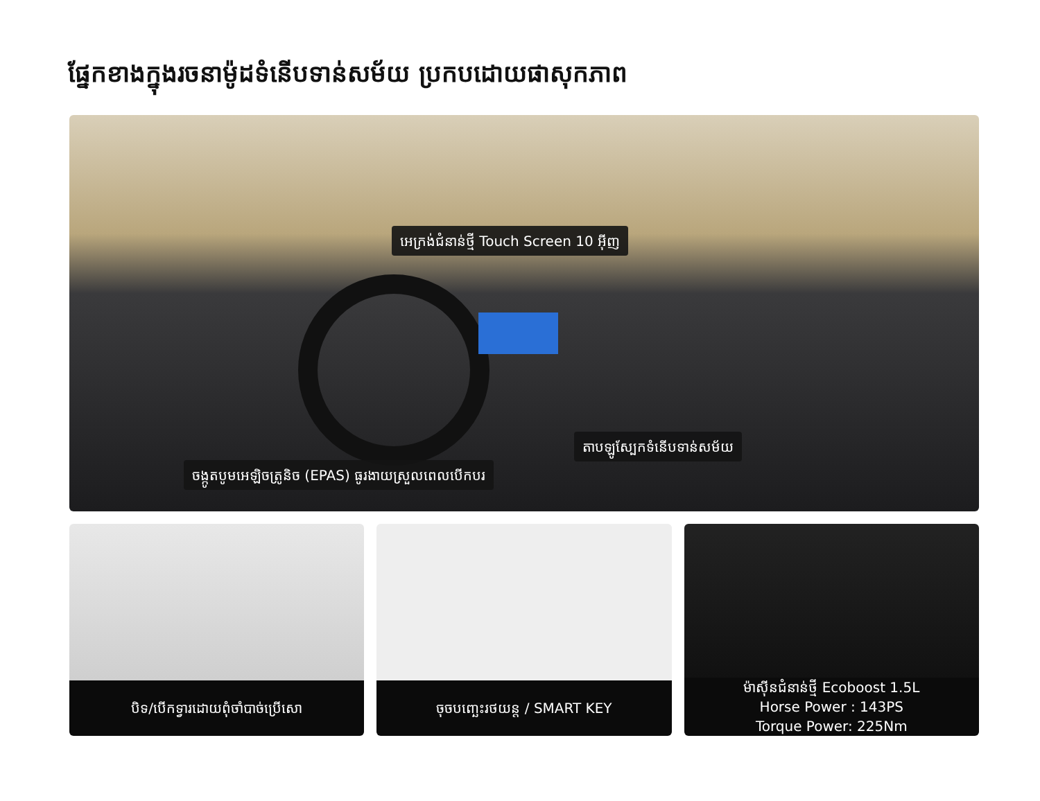ផ្នែកខាងក្នុងរចនាម៉ូដទំនើបទាន់សម័យ ប្រកបដោយផាសុកភាព
អេក្រង់ជំនាន់ថ្មី Touch Screen 10 អ៊ីញ
តាបឡូស្បែកទំនើបទាន់សម័យ
ចង្កូតបូមអេឡិចត្រូនិច (EPAS) ធូរងាយស្រួលពេលបើកបរ
បិទ/បើកទ្វារដោយពុំចាំបាច់ប្រើសោ
ចុចបញ្ឆេះរថយន្ត / SMART KEY ម៉ាស៊ីនជំនាន់ថ្មី Ecoboost 1.5L
Horse Power : 143PS
Torque Power: 225Nm